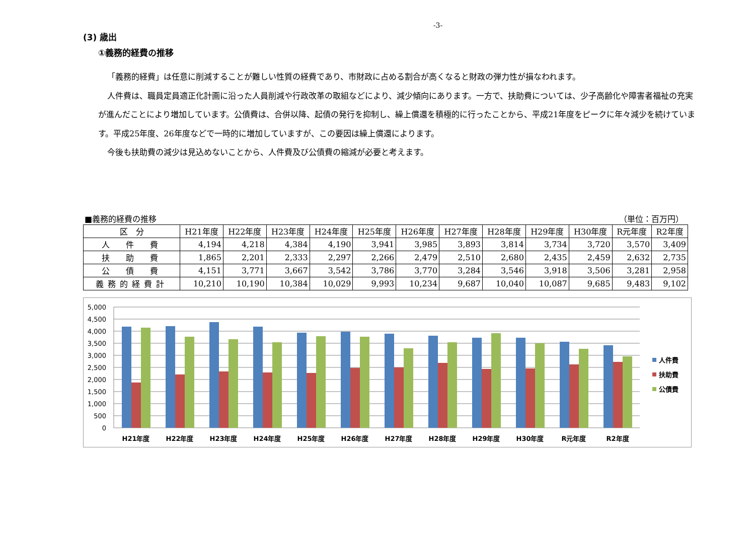-3-
(3) 歳出
①義務的経費の推移
「義務的経費」は任意に削減することが難しい性質の経費であり、市財政に占める割合が高くなると財政の弾力性が損なわれます。
人件費は、職員定員適正化計画に沿った人員削減や行政改革の取組などにより、減少傾向にあります。一方で、扶助費については、少子高齢化や障害者福祉の充実が進んだことにより増加しています。公債費は、合併以降、起債の発行を抑制し、繰上償還を積極的に行ったことから、平成21年度をピークに年々減少を続けています。平成25年度、26年度などで一時的に増加していますが、この要因は繰上償還によります。
今後も扶助費の減少は見込めないことから、人件費及び公債費の縮減が必要と考えます。
■義務的経費の推移 （単位：百万円）
| 区 分 | H21年度 | H22年度 | H23年度 | H24年度 | H25年度 | H26年度 | H27年度 | H28年度 | H29年度 | H30年度 | R元年度 | R2年度 |
| --- | --- | --- | --- | --- | --- | --- | --- | --- | --- | --- | --- | --- |
| 人 件 費 | 4,194 | 4,218 | 4,384 | 4,190 | 3,941 | 3,985 | 3,893 | 3,814 | 3,734 | 3,720 | 3,570 | 3,409 |
| 扶 助 費 | 1,865 | 2,201 | 2,333 | 2,297 | 2,266 | 2,479 | 2,510 | 2,680 | 2,435 | 2,459 | 2,632 | 2,735 |
| 公 債 費 | 4,151 | 3,771 | 3,667 | 3,542 | 3,786 | 3,770 | 3,284 | 3,546 | 3,918 | 3,506 | 3,281 | 2,958 |
| 義務的経費計 | 10,210 | 10,190 | 10,384 | 10,029 | 9,993 | 10,234 | 9,687 | 10,040 | 10,087 | 9,685 | 9,483 | 9,102 |
5,000
4,500
4,000
3,500
3,000
2,500
2,000
1,500
1,000
500
0
H21年度
H22年度
H23年度
H24年度
H25年度
H26年度
H27年度
H28年度
H29年度
H30年度
R元年度
R2年度
人件費
扶助費
公債費